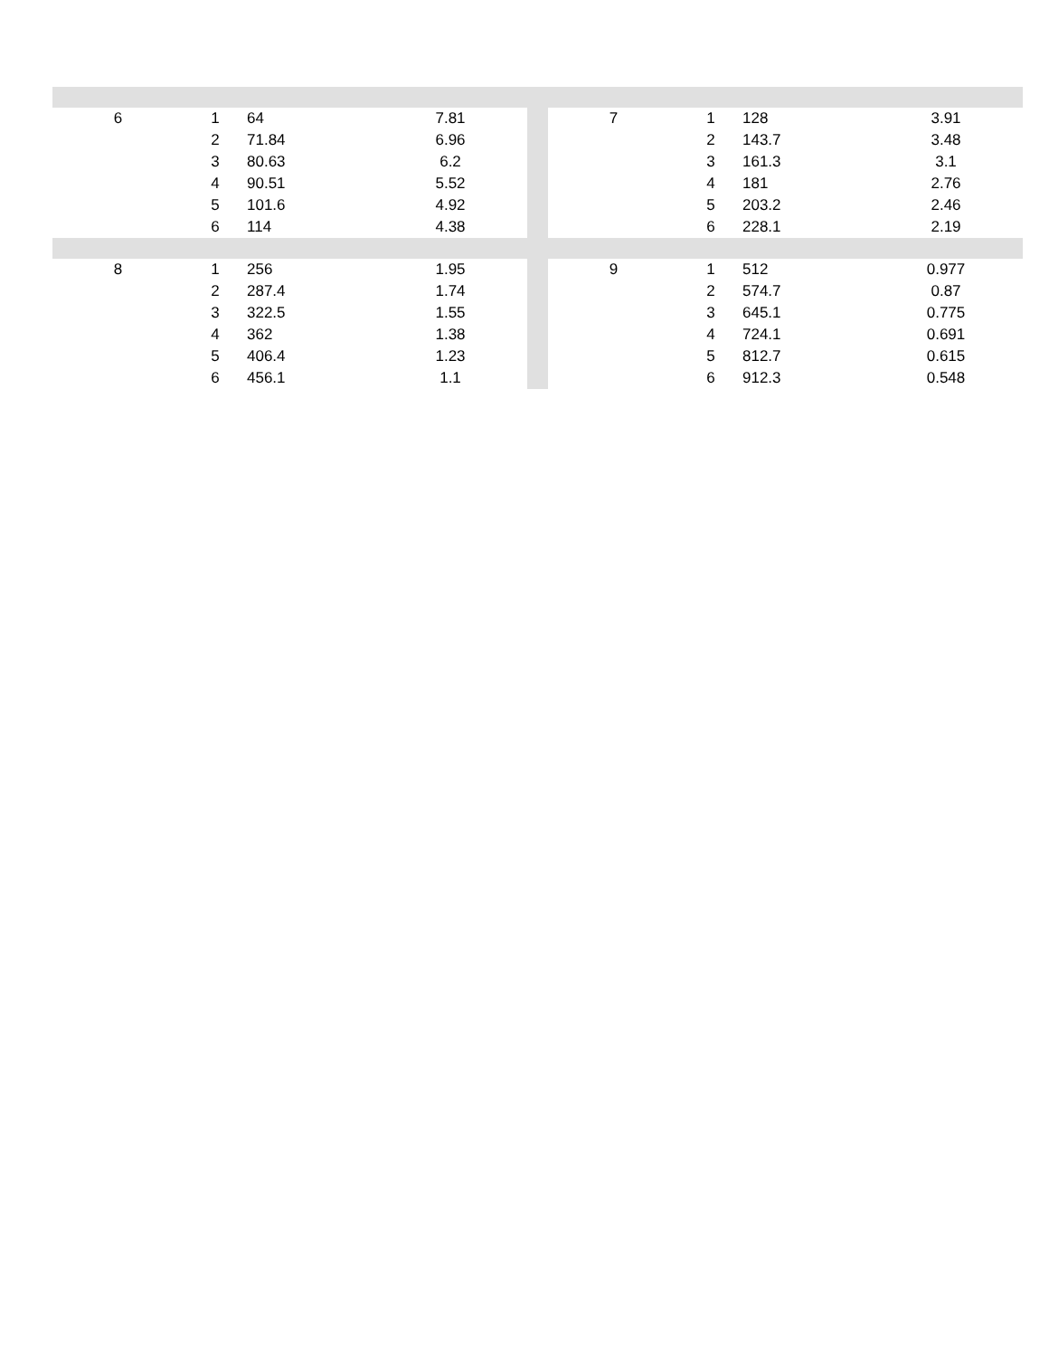| 6 | 1 | 64 | 7.81 | | 7 | 1 | 128 | 3.91 |
| | 2 | 71.84 | 6.96 | | | 2 | 143.7 | 3.48 |
| | 3 | 80.63 | 6.2 | | | 3 | 161.3 | 3.1 |
| | 4 | 90.51 | 5.52 | | | 4 | 181 | 2.76 |
| | 5 | 101.6 | 4.92 | | | 5 | 203.2 | 2.46 |
| | 6 | 114 | 4.38 | | | 6 | 228.1 | 2.19 |
| 8 | 1 | 256 | 1.95 | | 9 | 1 | 512 | 0.977 |
| | 2 | 287.4 | 1.74 | | | 2 | 574.7 | 0.87 |
| | 3 | 322.5 | 1.55 | | | 3 | 645.1 | 0.775 |
| | 4 | 362 | 1.38 | | | 4 | 724.1 | 0.691 |
| | 5 | 406.4 | 1.23 | | | 5 | 812.7 | 0.615 |
| | 6 | 456.1 | 1.1 | | | 6 | 912.3 | 0.548 |